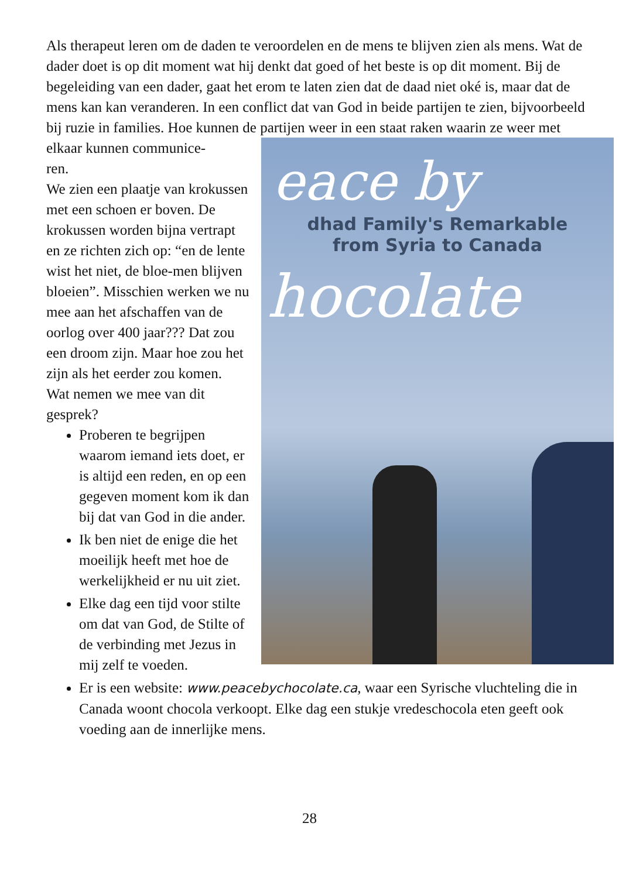Als therapeut leren om de daden te veroordelen en de mens te blijven zien als mens. Wat de dader doet is op dit moment wat hij denkt dat goed of het beste is op dit moment. Bij de begeleiding van een dader, gaat het erom te laten zien dat de daad niet oké is, maar dat de mens kan kan veranderen. In een conflict dat van God in beide partijen te zien, bijvoorbeeld bij ruzie in families. Hoe kunnen de partijen weer in een staat raken waarin ze weer met
eace by
dhad Family's Remarkable
from Syria to Canada
hocolate
elkaar kunnen communice-
ren.
We zien een plaatje van krokussen met een schoen er boven. De krokussen worden bijna vertrapt en ze richten zich op: “en de lente wist het niet, de bloe-men blijven bloeien”. Misschien werken we nu mee aan het afschaffen van de oorlog over 400 jaar??? Dat zou een droom zijn. Maar hoe zou het zijn als het eerder zou komen.
Wat nemen we mee van dit gesprek?
Proberen te begrijpen waarom iemand iets doet, er is altijd een reden, en op een gegeven moment kom ik dan bij dat van God in die ander.
Ik ben niet de enige die het moeilijk heeft met hoe de werkelijkheid er nu uit ziet.
Elke dag een tijd voor stilte om dat van God, de Stilte of de verbinding met Jezus in mij zelf te voeden.
Er is een website: www.peacebychocolate.ca, waar een Syrische vluchteling die in Canada woont chocola verkoopt. Elke dag een stukje vredeschocola eten geeft ook voeding aan de innerlijke mens.
28